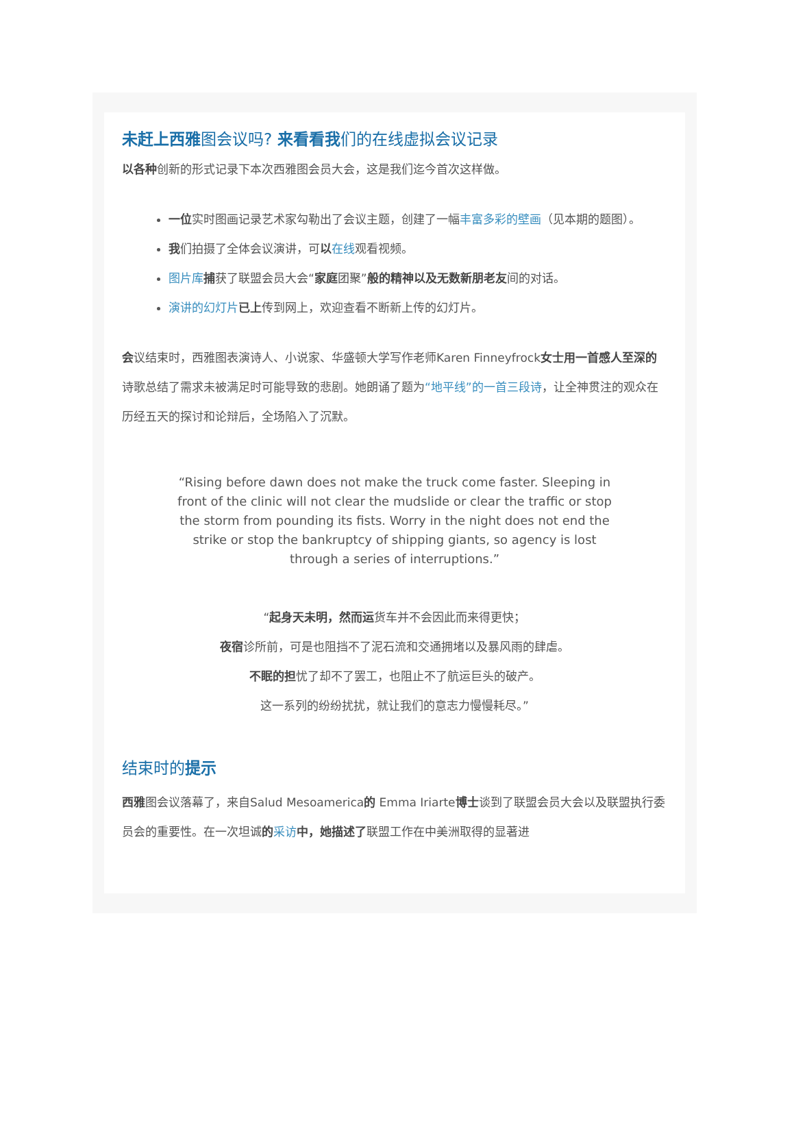未赶上西雅图会议吗? 来看看我们的在线虚拟会议记录
以各种创新的形式记录下本次西雅图会员大会，这是我们迄今首次这样做。
一位实时图画记录艺术家勾勒出了会议主题，创建了一幅丰富多彩的壁画（见本期的题图）。
我们拍摄了全体会议演讲，可以在线观看视频。
图片库 捕获了联盟会员大会“家庭团聚”般的精神以及无数新朋老友间的对话。
演讲的幻灯片 已上传到网上，欢迎查看不断新上传的幻灯片。
会议结束时，西雅图表演诗人、小说家、华盛顿大学写作老师Karen Finneyfrock女士用一首感人至深的诗歌总结了需求未被满足时可能导致的悲剧。她朗诵了题为“地平线”的一首三段诗，让全神贯注的观众在历经五天的探讨和论辩后，全场陷入了沉默。
“Rising before dawn does not make the truck come faster. Sleeping in front of the clinic will not clear the mudslide or clear the traffic or stop the storm from pounding its fists. Worry in the night does not end the strike or stop the bankruptcy of shipping giants, so agency is lost through a series of interruptions.”
“起身天未明，然而运货车并不会因此而来得更快；
夜宿诊所前，可是也阻挡不了泥石流和交通拥堵以及暴风雨的肆虐。
不眠的担忧了却不了罢工，也阻止不了航运巨头的破产。
这一系列的纷纷扰扰，就让我们的意志力慢慢耗尽。”
结束时的提示
西雅图会议落幕了，来自Salud Mesoamerica的 Emma Iriarte博士谈到了联盟会员大会以及联盟执行委员会的重要性。在一次坦诚的采访 中，她描述了联盟工作在中美洲取得的显著进